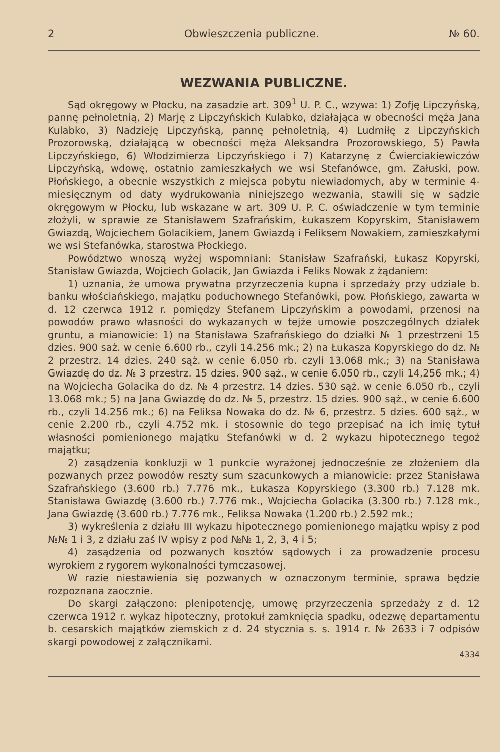2 Obwieszczenia publiczne. № 60.
WEZWANIA PUBLICZNE.
Sąd okręgowy w Płocku, na zasadzie art. 309<sup>1</sup> U. P. C., wzywa: 1) Zofję Lipczyńską, pannę pełnoletnią, 2) Marję z Lipczyńskich Kulabko, działająca w obecności męża Jana Kulabko, 3) Nadzieję Lipczyńską, pannę pełnoletnią, 4) Ludmiłę z Lipczyńskich Prozorowską, działającą w obecności męża Aleksandra Prozorowskiego, 5) Pawła Lipczyńskiego, 6) Włodzimierza Lipczyńskiego i 7) Katarzynę z Ćwierciakiewiczów Lipczyńską, wdowę, ostatnio zamieszkałych we wsi Stefanówce, gm. Załuski, pow. Płońskiego, a obecnie wszystkich z miejsca pobytu niewiadomych, aby w terminie 4-miesięcznym od daty wydrukowania niniejszego wezwania, stawili się w sądzie okręgowym w Płocku, lub wskazane w art. 309 U. P. C. oświadczenie w tym terminie złożyli, w sprawie ze Stanisławem Szafrańskim, Łukaszem Kopyrskim, Stanisławem Gwiazdą, Wojciechem Golacikiem, Janem Gwiazdą i Feliksem Nowakiem, zamieszkałymi we wsi Stefanówka, starostwa Płockiego.
Powództwo wnoszą wyżej wspomniani: Stanisław Szafrański, Łukasz Kopyrski, Stanisław Gwiazda, Wojciech Golacik, Jan Gwiazda i Feliks Nowak z żądaniem:
1) uznania, że umowa prywatna przyrzeczenia kupna i sprzedaży przy udziale b. banku włościańskiego, majątku poduchownego Stefanówki, pow. Płońskiego, zawarta w d. 12 czerwca 1912 r. pomiędzy Stefanem Lipczyńskim a powodami, przenosi na powodów prawo własności do wykazanych w tejże umowie poszczególnych działek gruntu, a mianowicie: 1) na Stanisława Szafrańskiego do działki № 1 przestrzeni 15 dzies. 900 saż. w cenie 6.600 rb., czyli 14.256 mk.; 2) na Łukasza Kopyrskiego do dz. № 2 przestrz. 14 dzies. 240 sąż. w cenie 6.050 rb. czyli 13.068 mk.; 3) na Stanisława Gwiazdę do dz. № 3 przestrz. 15 dzies. 900 sąż., w cenie 6.050 rb., czyli 14,256 mk.; 4) na Wojciecha Golacika do dz. № 4 przestrz. 14 dzies. 530 sąż. w cenie 6.050 rb., czyli 13.068 mk.; 5) na Jana Gwiazdę do dz. № 5, przestrz. 15 dzies. 900 sąż., w cenie 6.600 rb., czyli 14.256 mk.; 6) na Feliksa Nowaka do dz. № 6, przestrz. 5 dzies. 600 sąż., w cenie 2.200 rb., czyli 4.752 mk. i stosownie do tego przepisać na ich imię tytuł własności pomienionego majątku Stefanówki w d. 2 wykazu hipotecznego tegoż majątku;
2) zasądzenia konkluzji w 1 punkcie wyrażonej jednocześnie ze złożeniem dla pozwanych przez powodów reszty sum szacunkowych a mianowicie: przez Stanisława Szafrańskiego (3.600 rb.) 7.776 mk., Łukasza Kopyrskiego (3.300 rb.) 7.128 mk. Stanisława Gwiazdę (3.600 rb.) 7.776 mk., Wojciecha Golacika (3.300 rb.) 7.128 mk., Jana Gwiazdę (3.600 rb.) 7.776 mk., Feliksa Nowaka (1.200 rb.) 2.592 mk.;
3) wykreślenia z działu III wykazu hipotecznego pomienionego majątku wpisy z pod №№ 1 i 3, z działu zaś IV wpisy z pod №№ 1, 2, 3, 4 i 5;
4) zasądzenia od pozwanych kosztów sądowych i za prowadzenie procesu wyrokiem z rygorem wykonalności tymczasowej.
W razie niestawienia się pozwanych w oznaczonym terminie, sprawa będzie rozpoznana zaocznie.
Do skargi załączono: plenipotencję, umowę przyrzeczenia sprzedaży z d. 12 czerwca 1912 r. wykaz hipoteczny, protokuł zamknięcia spadku, odezwę departamentu b. cesarskich majątków ziemskich z d. 24 stycznia s. s. 1914 r. № 2633 i 7 odpisów skargi powodowej z załącznikami.
4334